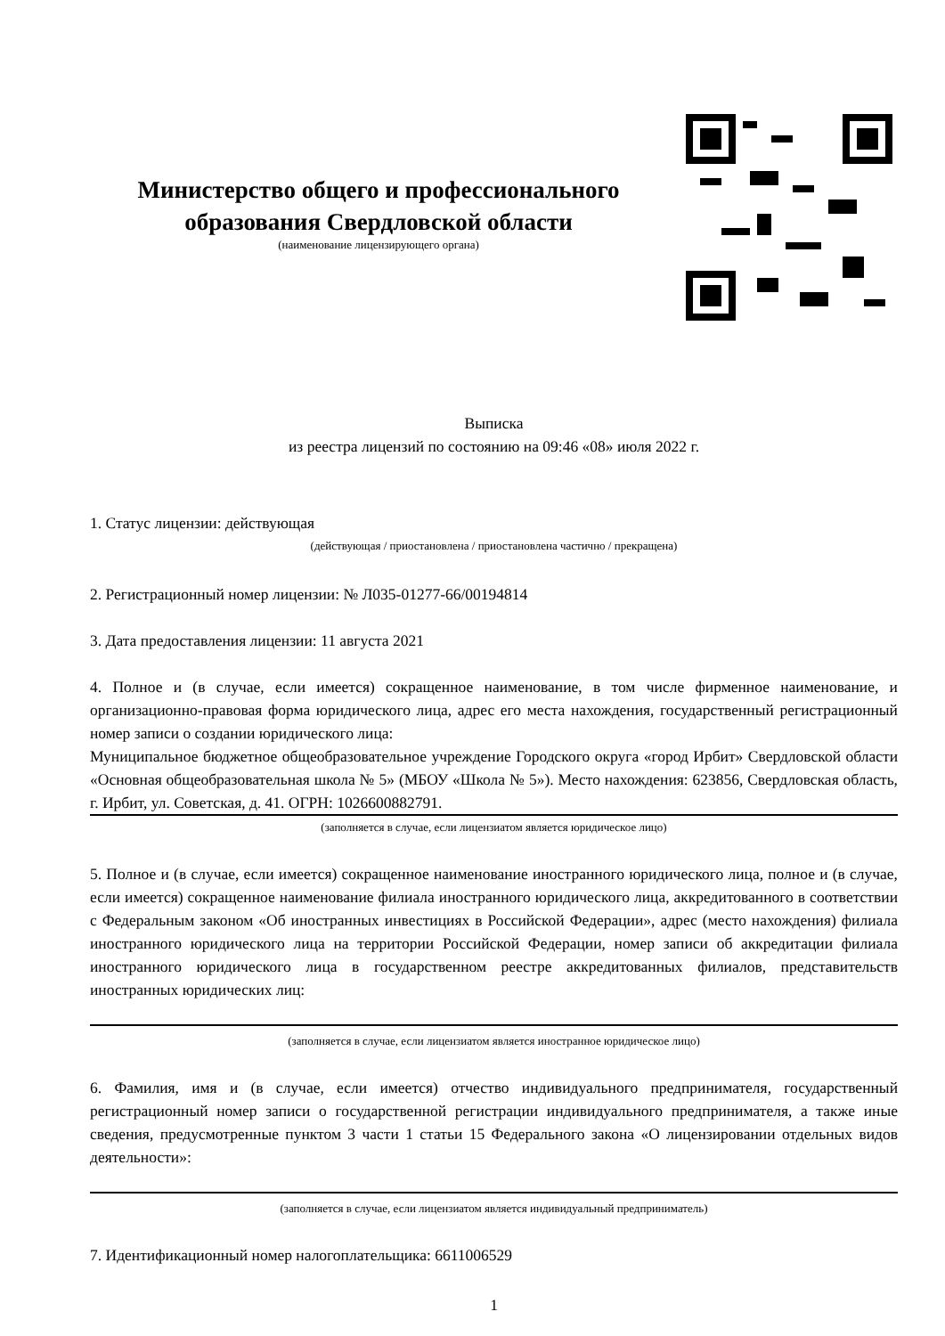Министерство общего и профессионального образования Свердловской области
(наименование лицензирующего органа)
Выписка
из реестра лицензий по состоянию на 09:46 «08» июля 2022 г.
1. Статус лицензии: действующая
(действующая / приостановлена / приостановлена частично / прекращена)
2. Регистрационный номер лицензии: № Л035-01277-66/00194814
3. Дата предоставления лицензии: 11 августа 2021
4. Полное и (в случае, если имеется) сокращенное наименование, в том числе фирменное наименование, и организационно-правовая форма юридического лица, адрес его места нахождения, государственный регистрационный номер записи о создании юридического лица:
Муниципальное бюджетное общеобразовательное учреждение Городского округа «город Ирбит» Свердловской области «Основная общеобразовательная школа № 5» (МБОУ «Школа № 5»). Место нахождения: 623856, Свердловская область, г. Ирбит, ул. Советская, д. 41. ОГРН: 1026600882791.
(заполняется в случае, если лицензиатом является юридическое лицо)
5. Полное и (в случае, если имеется) сокращенное наименование иностранного юридического лица, полное и (в случае, если имеется) сокращенное наименование филиала иностранного юридического лица, аккредитованного в соответствии с Федеральным законом «Об иностранных инвестициях в Российской Федерации», адрес (место нахождения) филиала иностранного юридического лица на территории Российской Федерации, номер записи об аккредитации филиала иностранного юридического лица в государственном реестре аккредитованных филиалов, представительств иностранных юридических лиц:
(заполняется в случае, если лицензиатом является иностранное юридическое лицо)
6. Фамилия, имя и (в случае, если имеется) отчество индивидуального предпринимателя, государственный регистрационный номер записи о государственной регистрации индивидуального предпринимателя, а также иные сведения, предусмотренные пунктом 3 части 1 статьи 15 Федерального закона «О лицензировании отдельных видов деятельности»:
(заполняется в случае, если лицензиатом является индивидуальный предприниматель)
7. Идентификационный номер налогоплательщика: 6611006529
1